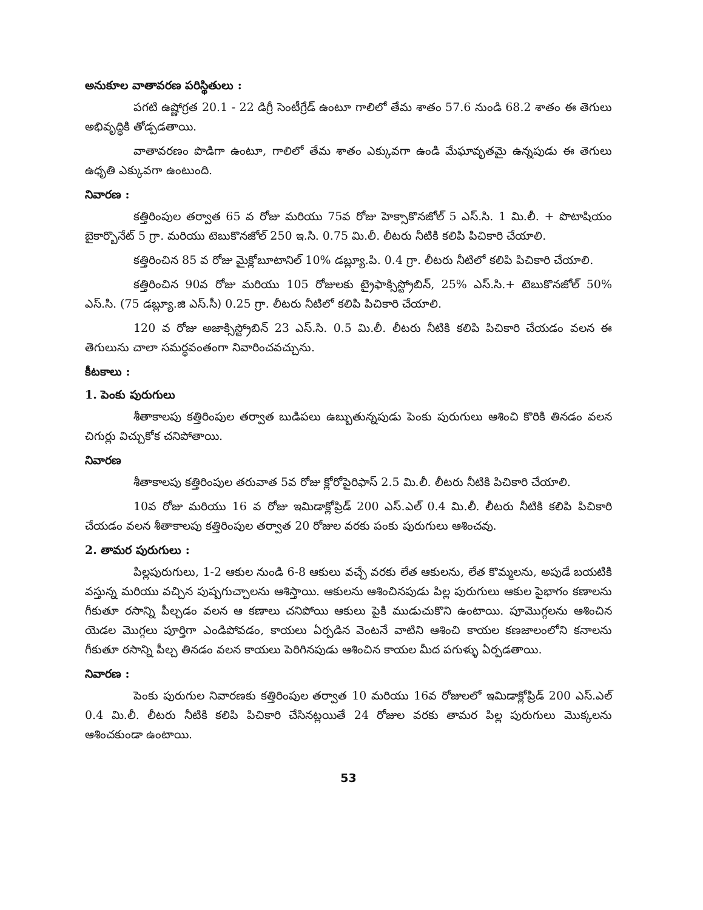అనుకూల వాతావరణ పరిస్థితులు :
పగటి ఉష్ణోగ్రత 20.1 - 22 డిగ్రీ సెంటీగ్రేడ్ ఉంటూ గాలిలో తేమ శాతం 57.6 నుండి 68.2 శాతం ఈ తెగులు అభివృద్ధికి తోడ్పడతాయి.
వాతావరణం పొడిగా ఉంటూ, గాలిలో తేమ శాతం ఎక్కువగా ఉండి మేఘావృతమై ఉన్నపుడు ఈ తెగులు ఉధృతి ఎక్కువగా ఉంటుంది.
నివారణ :
కత్తిరింపుల తర్వాత 65 వ రోజు మరియు 75వ రోజు హెక్సాకొనజోల్ 5 ఎస్.సి. 1 మి.లీ. + పొటాషియం బైకార్బొనేట్ 5 గ్రా. మరియు టెబుకొనజోల్ 250 ఇ.సి. 0.75 మి.లీ. లీటరు నీటికి కలిపి పిచికారి చేయాలి.
కత్తిరించిన 85 వ రోజు మైక్లోబూటానిల్ 10% డబ్ల్యూ.పి. 0.4 గ్రా. లీటరు నీటిలో కలిపి పిచికారి చేయాలి.
కత్తిరించిన 90వ రోజు మరియు 105 రోజులకు ట్రైఫాక్సిస్ట్రోబిన్, 25% ఎస్.సి.+ టెబుకొనజోల్ 50% ఎస్.సి. (75 డబ్ల్యూ.జి ఎస్.సీ) 0.25 గ్రా. లీటరు నీటిలో కలిపి పిచికారి చేయాలి.
120 వ రోజు అజాక్సిస్ట్రోబిన్ 23 ఎస్.సి. 0.5 మి.లీ. లీటరు నీటికి కలిపి పిచికారి చేయడం వలన ఈ తెగులును చాలా సమర్ధవంతంగా నివారించవచ్చును.
కీటకాలు :
1. పెంకు పురుగులు
శీతాకాలపు కత్తిరింపుల తర్వాత బుడిపలు ఉబ్బుతున్నపుడు పెంకు పురుగులు ఆశించి కొరికి తినడం వలన చిగుర్లు విచ్చుకోక చనిపోతాయి.
నివారణ
శీతాకాలపు కత్తిరింపుల తరువాత 5వ రోజు క్లోరోపైరిఫాస్ 2.5 మి.లీ. లీటరు నీటికి పిచికారి చేయాలి.
10వ రోజు మరియు 16 వ రోజు ఇమిడాక్లోప్రిడ్ 200 ఎస్.ఎల్ 0.4 మి.లీ. లీటరు నీటికి కలిపి పిచికారి చేయడం వలన శీతాకాలపు కత్తిరింపుల తర్వాత 20 రోజుల వరకు పంకు పురుగులు ఆశించవు.
2. తామర పురుగులు :
పిల్లపురుగులు, 1-2 ఆకుల నుండి 6-8 ఆకులు వచ్చే వరకు లేత ఆకులను, లేత కొమ్మలను, అపుడే బయటికి వస్తున్న మరియు వచ్చిన పుష్పగుచ్చాలను ఆశిస్తాయి. ఆకులను ఆశించినపుడు పిల్ల పురుగులు ఆకుల పైభాగం కణాలను గీకుతూ రసాన్ని పీల్చడం వలన ఆ కణాలు చనిపోయి ఆకులు పైకి ముడుచుకొని ఉంటాయి. పూమొగ్గలను ఆశించిన యెడల మొగ్గలు పూర్తిగా ఎండిపోవడం, కాయలు ఏర్పడిన వెంటనే వాటిని ఆశించి కాయల కణజాలంలోని కనాలను గీకుతూ రసాన్ని పీల్చ తినడం వలన కాయలు పెరిగినపుడు ఆశించిన కాయల మీద పగుళ్ళు ఏర్పడతాయి.
నివారణ :
పెంకు పురుగుల నివారణకు కత్తిరింపుల తర్వాత 10 మరియు 16వ రోజులలో ఇమిడాక్లోప్రిడ్ 200 ఎస్.ఎల్ 0.4 మి.లీ. లీటరు నీటికి కలిపి పిచికారి చేసినట్లయితే 24 రోజుల వరకు తామర పిల్ల పురుగులు మొక్కలను ఆశించకుండా ఉంటాయి.
53